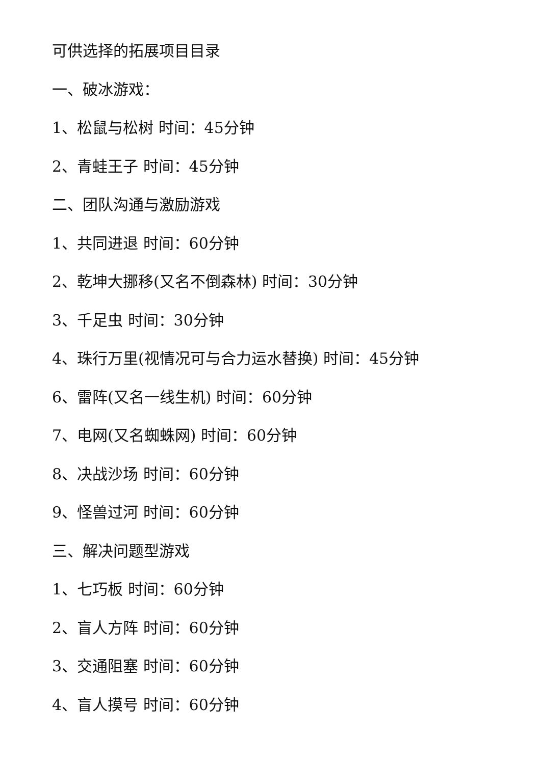可供选择的拓展项目目录
一、破冰游戏：
1、松鼠与松树 时间：45分钟
2、青蛙王子 时间：45分钟
二、团队沟通与激励游戏
1、共同进退 时间：60分钟
2、乾坤大挪移(又名不倒森林) 时间：30分钟
3、千足虫 时间：30分钟
4、珠行万里(视情况可与合力运水替换) 时间：45分钟
6、雷阵(又名一线生机) 时间：60分钟
7、电网(又名蜘蛛网) 时间：60分钟
8、决战沙场 时间：60分钟
9、怪兽过河 时间：60分钟
三、解决问题型游戏
1、七巧板 时间：60分钟
2、盲人方阵 时间：60分钟
3、交通阻塞 时间：60分钟
4、盲人摸号 时间：60分钟